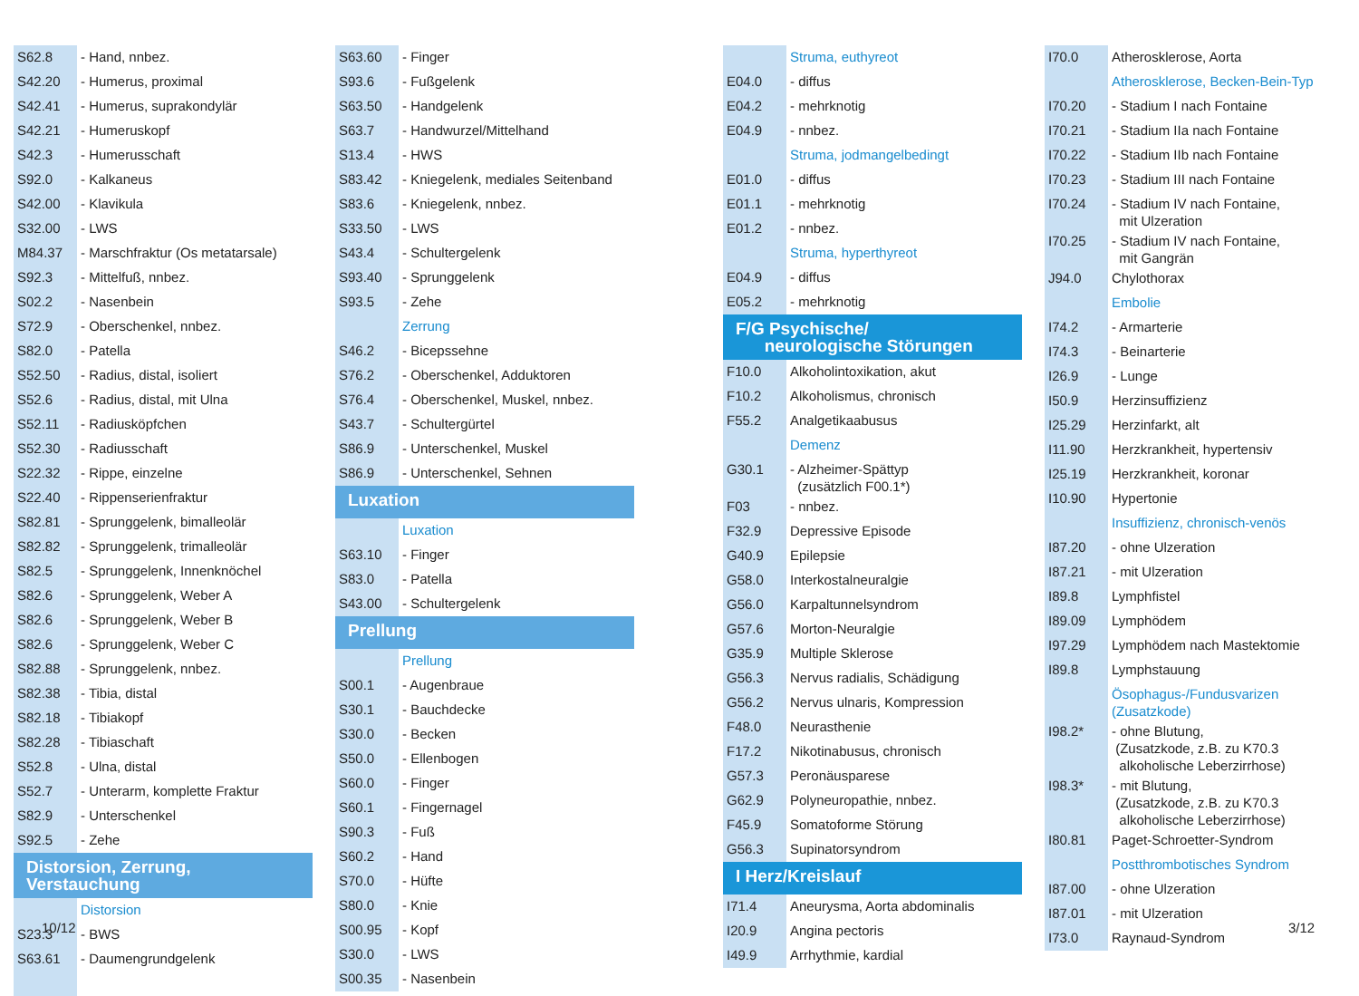| S62.8 | - Hand, nnbez. |
| S42.20 | - Humerus, proximal |
| S42.41 | - Humerus, suprakondylär |
| S42.21 | - Humeruskopf |
| S42.3 | - Humerusschaft |
| S92.0 | - Kalkaneus |
| S42.00 | - Klavikula |
| S32.00 | - LWS |
| M84.37 | - Marschfraktur (Os metatarsale) |
| S92.3 | - Mittelfuß, nnbez. |
| S02.2 | - Nasenbein |
| S72.9 | - Oberschenkel, nnbez. |
| S82.0 | - Patella |
| S52.50 | - Radius, distal, isoliert |
| S52.6 | - Radius, distal, mit Ulna |
| S52.11 | - Radiusköpfchen |
| S52.30 | - Radiusschaft |
| S22.32 | - Rippe, einzelne |
| S22.40 | - Rippenserienfraktur |
| S82.81 | - Sprunggelenk, bimalleolär |
| S82.82 | - Sprunggelenk, trimalleolär |
| S82.5 | - Sprunggelenk, Innenknöchel |
| S82.6 | - Sprunggelenk, Weber A |
| S82.6 | - Sprunggelenk, Weber B |
| S82.6 | - Sprunggelenk, Weber C |
| S82.88 | - Sprunggelenk, nnbez. |
| S82.38 | - Tibia, distal |
| S82.18 | - Tibiakopf |
| S82.28 | - Tibiaschaft |
| S52.8 | - Ulna, distal |
| S52.7 | - Unterarm, komplette Fraktur |
| S82.9 | - Unterschenkel |
| S92.5 | - Zehe |
| Distorsion, Zerrung, Verstauchung | |
| | Distorsion |
| S23.3 | - BWS |
| S63.61 | - Daumengrundgelenk |
| S63.60 | - Finger |
| S93.6 | - Fußgelenk |
| S63.50 | - Handgelenk |
| S63.7 | - Handwurzel/Mittelhand |
| S13.4 | - HWS |
| S83.42 | - Kniegelenk, mediales Seitenband |
| S83.6 | - Kniegelenk, nnbez. |
| S33.50 | - LWS |
| S43.4 | - Schultergelenk |
| S93.40 | - Sprunggelenk |
| S93.5 | - Zehe |
| | Zerrung |
| S46.2 | - Bicepssehne |
| S76.2 | - Oberschenkel, Adduktoren |
| S76.4 | - Oberschenkel, Muskel, nnbez. |
| S43.7 | - Schultergürtel |
| S86.9 | - Unterschenkel, Muskel |
| S86.9 | - Unterschenkel, Sehnen |
| Luxation | |
| | Luxation |
| S63.10 | - Finger |
| S83.0 | - Patella |
| S43.00 | - Schultergelenk |
| Prellung | |
| | Prellung |
| S00.1 | - Augenbraue |
| S30.1 | - Bauchdecke |
| S30.0 | - Becken |
| S50.0 | - Ellenbogen |
| S60.0 | - Finger |
| S60.1 | - Fingernagel |
| S90.3 | - Fuß |
| S60.2 | - Hand |
| S70.0 | - Hüfte |
| S80.0 | - Knie |
| S00.95 | - Kopf |
| S30.0 | - LWS |
| S00.35 | - Nasenbein |
| | Struma, euthyreot |
| E04.0 | - diffus |
| E04.2 | - mehrknotig |
| E04.9 | - nnbez. |
| | Struma, jodmangelbedingt |
| E01.0 | - diffus |
| E01.1 | - mehrknotig |
| E01.2 | - nnbez. |
| | Struma, hyperthyreot |
| E04.9 | - diffus |
| E05.2 | - mehrknotig |
| F/G Psychische/ neurologische Störungen | |
| F10.0 | Alkoholintoxikation, akut |
| F10.2 | Alkoholismus, chronisch |
| F55.2 | Analgetikaabusus |
| | Demenz |
| G30.1 | - Alzheimer-Spättyp (zusätzlich F00.1*) |
| F03 | - nnbez. |
| F32.9 | Depressive Episode |
| G40.9 | Epilepsie |
| G58.0 | Interkostalneuralgie |
| G56.0 | Karpaltunnelsyndrom |
| G57.6 | Morton-Neuralgie |
| G35.9 | Multiple Sklerose |
| G56.3 | Nervus radialis, Schädigung |
| G56.2 | Nervus ulnaris, Kompression |
| F48.0 | Neurasthenie |
| F17.2 | Nikotinabusus, chronisch |
| G57.3 | Peronäusparese |
| G62.9 | Polyneuropathie, nnbez. |
| F45.9 | Somatoforme Störung |
| G56.3 | Supinatorsyndrom |
| I Herz/Kreislauf | |
| I71.4 | Aneurysma, Aorta abdominalis |
| I20.9 | Angina pectoris |
| I49.9 | Arrhythmie, kardial |
| I70.0 | Atherosklerose, Aorta |
| | Atherosklerose, Becken-Bein-Typ |
| I70.20 | - Stadium I nach Fontaine |
| I70.21 | - Stadium IIa nach Fontaine |
| I70.22 | - Stadium IIb nach Fontaine |
| I70.23 | - Stadium III nach Fontaine |
| I70.24 | - Stadium IV nach Fontaine, mit Ulzeration |
| I70.25 | - Stadium IV nach Fontaine, mit Gangrän |
| J94.0 | Chylothorax |
| | Embolie |
| I74.2 | - Armarterie |
| I74.3 | - Beinarterie |
| I26.9 | - Lunge |
| I50.9 | Herzinsuffizienz |
| I25.29 | Herzinfarkt, alt |
| I11.90 | Herzkrankheit, hypertensiv |
| I25.19 | Herzkrankheit, koronar |
| I10.90 | Hypertonie |
| | Insuffizienz, chronisch-venös |
| I87.20 | - ohne Ulzeration |
| I87.21 | - mit Ulzeration |
| I89.8 | Lymphfistel |
| I89.09 | Lymphödem |
| I97.29 | Lymphödem nach Mastektomie |
| I89.8 | Lymphstauung |
| | Ösophagus-/Fundusvarizen (Zusatzkode) |
| I98.2* | - ohne Blutung, (Zusatzkode, z.B. zu K70.3 alkoholische Leberzirrhose) |
| I98.3* | - mit Blutung, (Zusatzkode, z.B. zu K70.3 alkoholische Leberzirrhose) |
| I80.81 | Paget-Schroetter-Syndrom |
| | Postthrombotisches Syndrom |
| I87.00 | - ohne Ulzeration |
| I87.01 | - mit Ulzeration |
| I73.0 | Raynaud-Syndrom |
10/12 3/12